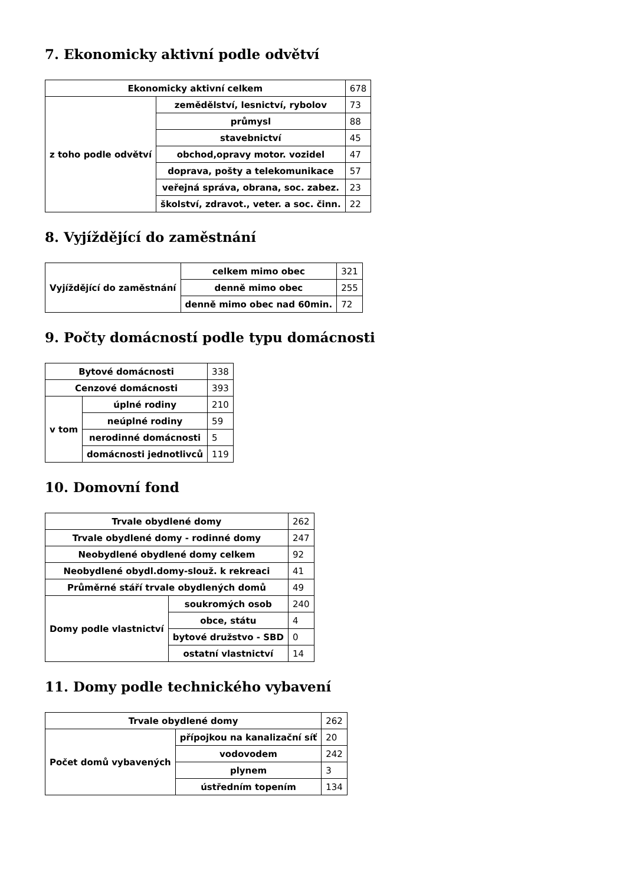7. Ekonomicky aktivní podle odvětví
| Ekonomicky aktivní celkem | | 678 |
| z toho podle odvětví | zemědělství, lesnictví, rybolov | 73 |
| | průmysl | 88 |
| | stavebnictví | 45 |
| | obchod,opravy motor. vozidel | 47 |
| | doprava, pošty a telekomunikace | 57 |
| | veřejná správa, obrana, soc. zabez. | 23 |
| | školství, zdravot., veter. a soc. činn. | 22 |
8. Vyjíždějící do zaměstnání
| Vyjíždějící do zaměstnání | celkem mimo obec | 321 |
| | denně mimo obec | 255 |
| | denně mimo obec nad 60min. | 72 |
9. Počty domácností podle typu domácnosti
| Bytové domácnosti | | 338 |
| Cenzové domácnosti | | 393 |
| v tom | úplné rodiny | 210 |
| | neúplné rodiny | 59 |
| | nerodinné domácnosti | 5 |
| | domácnosti jednotlivců | 119 |
10. Domovní fond
| Trvale obydlené domy | | 262 |
| Trvale obydlené domy - rodinné domy | | 247 |
| Neobydlené obydlené domy celkem | | 92 |
| Neobydlené obydl.domy-slouž. k rekreaci | | 41 |
| Průměrné stáří trvale obydlených domů | | 49 |
| Domy podle vlastnictví | soukromých osob | 240 |
| | obce, státu | 4 |
| | bytové družstvo - SBD | 0 |
| | ostatní vlastnictví | 14 |
11. Domy podle technického vybavení
| Trvale obydlené domy | | 262 |
| Počet domů vybavených | přípojkou na kanalizační síť | 20 |
| | vodovodem | 242 |
| | plynem | 3 |
| | ústředním topením | 134 |